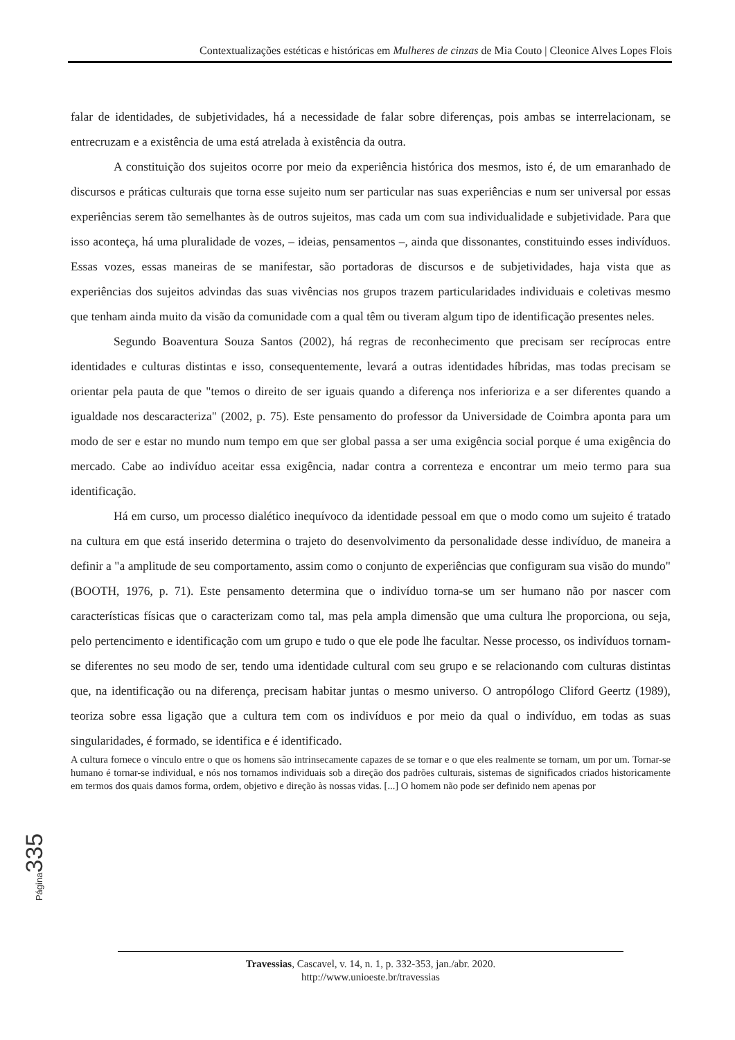Contextualizações estéticas e históricas em Mulheres de cinzas de Mia Couto | Cleonice Alves Lopes Flois
falar de identidades, de subjetividades, há a necessidade de falar sobre diferenças, pois ambas se interrelacionam, se entrecruzam e a existência de uma está atrelada à existência da outra.
A constituição dos sujeitos ocorre por meio da experiência histórica dos mesmos, isto é, de um emaranhado de discursos e práticas culturais que torna esse sujeito num ser particular nas suas experiências e num ser universal por essas experiências serem tão semelhantes às de outros sujeitos, mas cada um com sua individualidade e subjetividade. Para que isso aconteça, há uma pluralidade de vozes, – ideias, pensamentos –, ainda que dissonantes, constituindo esses indivíduos. Essas vozes, essas maneiras de se manifestar, são portadoras de discursos e de subjetividades, haja vista que as experiências dos sujeitos advindas das suas vivências nos grupos trazem particularidades individuais e coletivas mesmo que tenham ainda muito da visão da comunidade com a qual têm ou tiveram algum tipo de identificação presentes neles.
Segundo Boaventura Souza Santos (2002), há regras de reconhecimento que precisam ser recíprocas entre identidades e culturas distintas e isso, consequentemente, levará a outras identidades híbridas, mas todas precisam se orientar pela pauta de que "temos o direito de ser iguais quando a diferença nos inferioriza e a ser diferentes quando a igualdade nos descaracteriza" (2002, p. 75). Este pensamento do professor da Universidade de Coimbra aponta para um modo de ser e estar no mundo num tempo em que ser global passa a ser uma exigência social porque é uma exigência do mercado. Cabe ao indivíduo aceitar essa exigência, nadar contra a correnteza e encontrar um meio termo para sua identificação.
Há em curso, um processo dialético inequívoco da identidade pessoal em que o modo como um sujeito é tratado na cultura em que está inserido determina o trajeto do desenvolvimento da personalidade desse indivíduo, de maneira a definir a "a amplitude de seu comportamento, assim como o conjunto de experiências que configuram sua visão do mundo" (BOOTH, 1976, p. 71). Este pensamento determina que o indivíduo torna-se um ser humano não por nascer com características físicas que o caracterizam como tal, mas pela ampla dimensão que uma cultura lhe proporciona, ou seja, pelo pertencimento e identificação com um grupo e tudo o que ele pode lhe facultar. Nesse processo, os indivíduos tornam-se diferentes no seu modo de ser, tendo uma identidade cultural com seu grupo e se relacionando com culturas distintas que, na identificação ou na diferença, precisam habitar juntas o mesmo universo. O antropólogo Cliford Geertz (1989), teoriza sobre essa ligação que a cultura tem com os indivíduos e por meio da qual o indivíduo, em todas as suas singularidades, é formado, se identifica e é identificado.
A cultura fornece o vínculo entre o que os homens são intrinsecamente capazes de se tornar e o que eles realmente se tornam, um por um. Tornar-se humano é tornar-se individual, e nós nos tornamos individuais sob a direção dos padrões culturais, sistemas de significados criados historicamente em termos dos quais damos forma, ordem, objetivo e direção às nossas vidas. [...] O homem não pode ser definido nem apenas por
Página 335
Travessias, Cascavel, v. 14, n. 1, p. 332-353, jan./abr. 2020.
http://www.unioeste.br/travessias